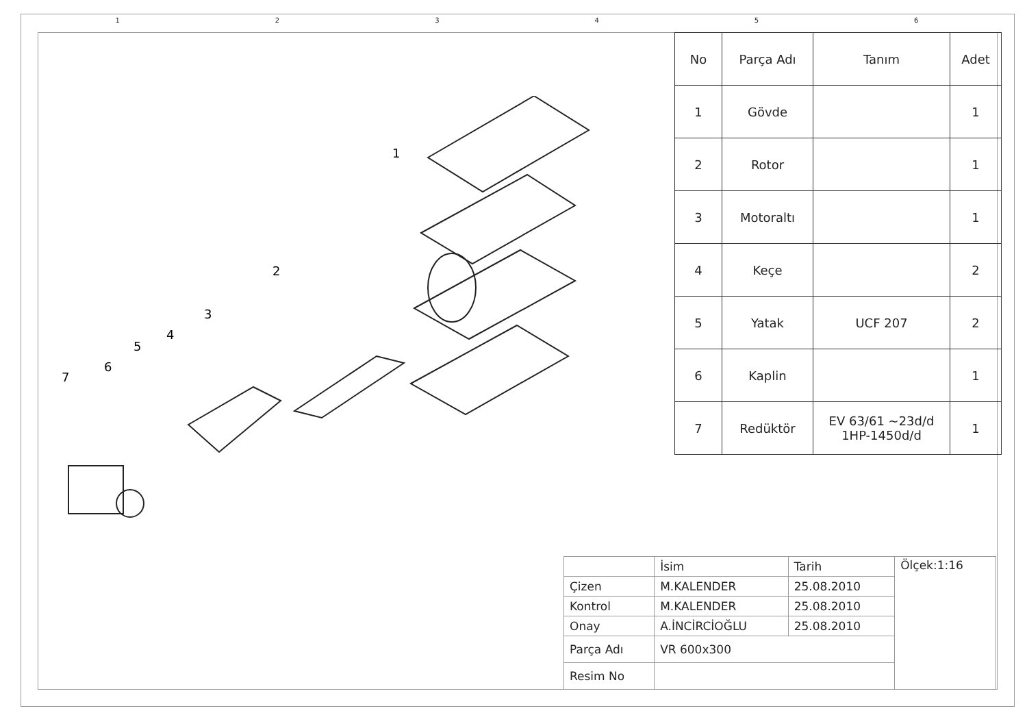1 2 3 4 5 6
1
2
3
4
5
6
7
| No | Parça Adı | Tanım | Adet |
| --- | --- | --- | --- |
| 1 | Gövde | | 1 |
| 2 | Rotor | | 1 |
| 3 | Motoraltı | | 1 |
| 4 | Keçe | | 2 |
| 5 | Yatak | UCF 207 | 2 |
| 6 | Kaplin | | 1 |
| 7 | Redüktör | EV 63/61 ~23d/d 1HP-1450d/d | 1 |
| | İsim | Tarih | Ölçek:1:16 |
| Çizen | M.KALENDER | 25.08.2010 | |
| Kontrol | M.KALENDER | 25.08.2010 | |
| Onay | A.İNCİRCİOĞLU | 25.08.2010 | |
| Parça Adı | VR 600x300 | | |
| Resim No | | | |